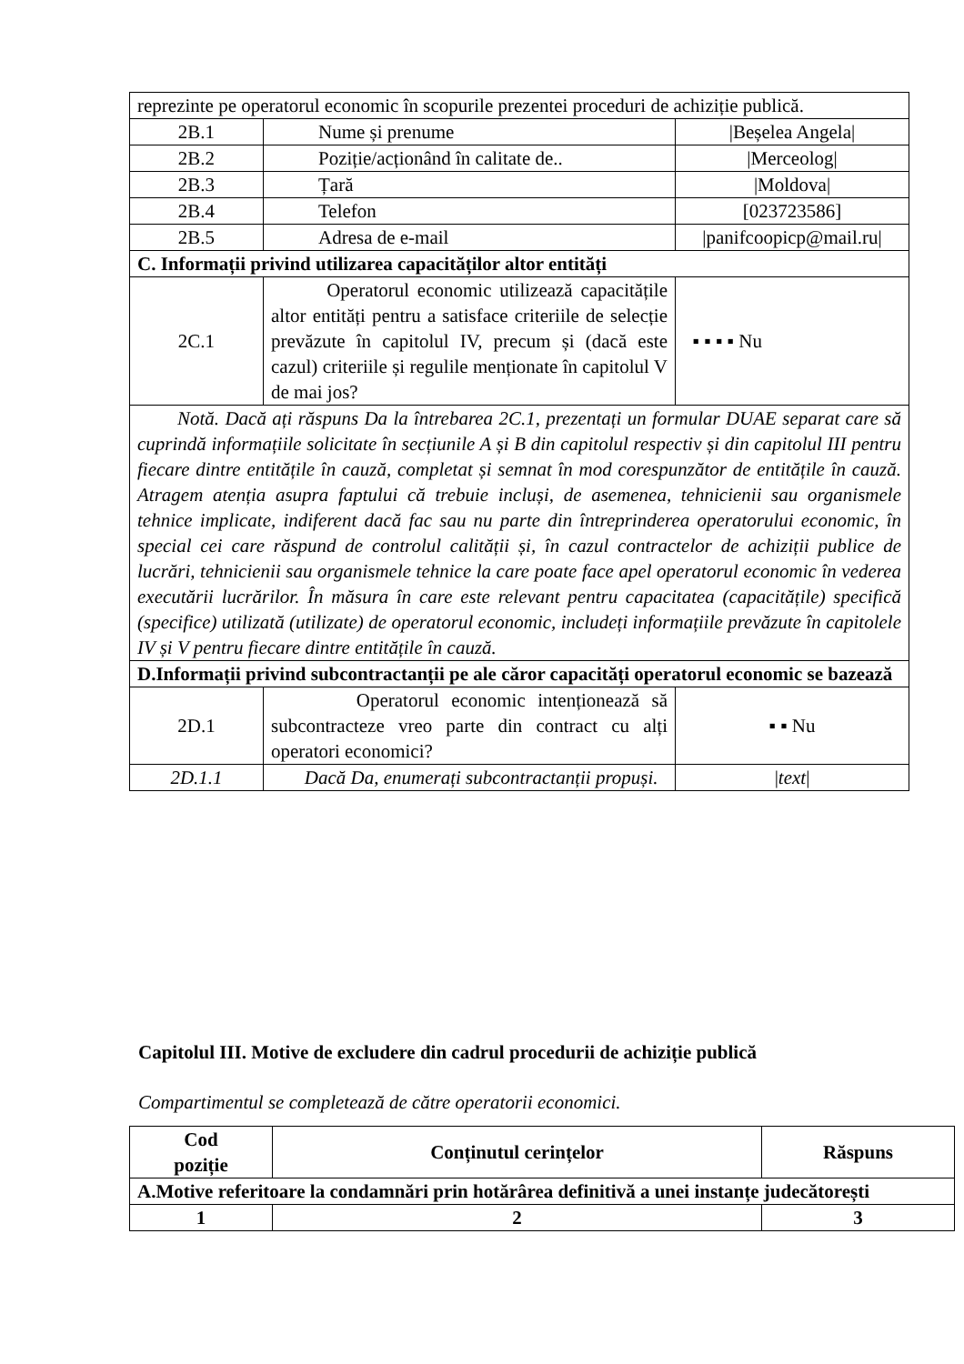| reprezinte pe operatorul economic în scopurile prezentei proceduri de achiziție publică. | | |
| 2B.1 | Nume și prenume | /Beșelea Angela/ |
| 2B.2 | Poziție/acționând în calitate de.. | /Merceolog/ |
| 2B.3 | Țară | /Moldova/ |
| 2B.4 | Telefon | [023723586] |
| 2B.5 | Adresa de e-mail | /panifcoopicp@mail.ru/ |
| C. Informații privind utilizarea capacităților altor entități | | |
| 2C.1 | Operatorul economic utilizează capacitățile altor entități pentru a satisface criteriile de selecție prevăzute în capitolul IV, precum și (dacă este cazul) criteriile și regulile menționate în capitolul V de mai jos? | ▪ ▪ ▪ ▪ Nu |
| Notă. Dacă ați răspuns Da la întrebarea 2C.1, prezentați un formular DUAE separat care să cuprindă informațiile solicitate în secțiunile A și B din capitolul respectiv și din capitolul III pentru fiecare dintre entitățile în cauză, completat și semnat în mod corespunzător de entitățile în cauză. Atragem atenția asupra faptului că trebuie incluși, de asemenea, tehnicienii sau organismele tehnice implicate, indiferent dacă fac sau nu parte din întreprinderea operatorului economic, în special cei care răspund de controlul calității și, în cazul contractelor de achiziții publice de lucrări, tehnicienii sau organismele tehnice la care poate face apel operatorul economic în vederea executării lucrărilor. În măsura în care este relevant pentru capacitatea (capacitățile) specifică (specifice) utilizată (utilizate) de operatorul economic, includeți informațiile prevăzute în capitolele IV și V pentru fiecare dintre entitățile în cauză. | | |
| D.Informații privind subcontractanții pe ale căror capacități operatorul economic se bazează | | |
| 2D.1 | Operatorul economic intenționează să subcontracteze vreo parte din contract cu alți operatori economici? | ▪ ▪ Nu |
| 2D.1.1 | Dacă Da, enumerați subcontractanții propuși. | / text / |
Capitolul III. Motive de excludere din cadrul procedurii de achiziție publică
Compartimentul se completează de către operatorii economici.
| Cod poziție | Conținutul cerințelor | Răspuns |
| --- | --- | --- |
| A.Motive referitoare la condamnări prin hotărârea definitivă a unei instanțe judecătorești | | |
| 1 | 2 | 3 |